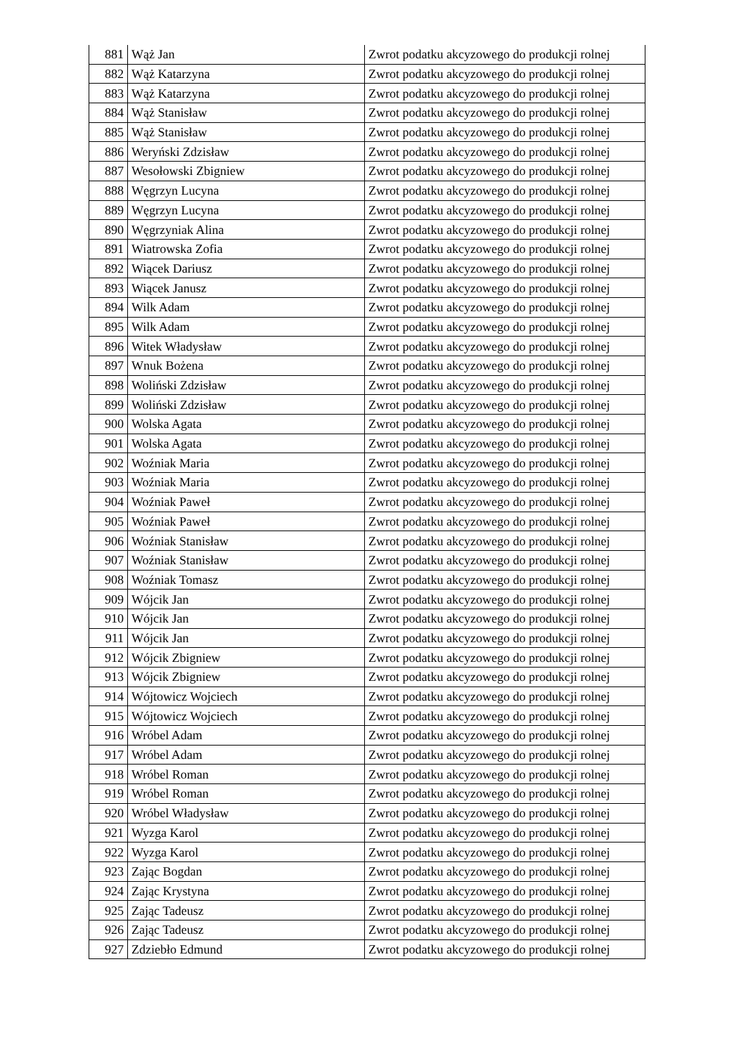| 881 | Wąż Jan | Zwrot podatku akcyzowego do produkcji rolnej |
| 882 | Wąż Katarzyna | Zwrot podatku akcyzowego do produkcji rolnej |
| 883 | Wąż Katarzyna | Zwrot podatku akcyzowego do produkcji rolnej |
| 884 | Wąż Stanisław | Zwrot podatku akcyzowego do produkcji rolnej |
| 885 | Wąż Stanisław | Zwrot podatku akcyzowego do produkcji rolnej |
| 886 | Weryński Zdzisław | Zwrot podatku akcyzowego do produkcji rolnej |
| 887 | Wesołowski Zbigniew | Zwrot podatku akcyzowego do produkcji rolnej |
| 888 | Węgrzyn Lucyna | Zwrot podatku akcyzowego do produkcji rolnej |
| 889 | Węgrzyn Lucyna | Zwrot podatku akcyzowego do produkcji rolnej |
| 890 | Węgrzyniak Alina | Zwrot podatku akcyzowego do produkcji rolnej |
| 891 | Wiatrowska Zofia | Zwrot podatku akcyzowego do produkcji rolnej |
| 892 | Wiącek Dariusz | Zwrot podatku akcyzowego do produkcji rolnej |
| 893 | Wiącek Janusz | Zwrot podatku akcyzowego do produkcji rolnej |
| 894 | Wilk Adam | Zwrot podatku akcyzowego do produkcji rolnej |
| 895 | Wilk Adam | Zwrot podatku akcyzowego do produkcji rolnej |
| 896 | Witek Władysław | Zwrot podatku akcyzowego do produkcji rolnej |
| 897 | Wnuk Bożena | Zwrot podatku akcyzowego do produkcji rolnej |
| 898 | Woliński Zdzisław | Zwrot podatku akcyzowego do produkcji rolnej |
| 899 | Woliński Zdzisław | Zwrot podatku akcyzowego do produkcji rolnej |
| 900 | Wolska Agata | Zwrot podatku akcyzowego do produkcji rolnej |
| 901 | Wolska Agata | Zwrot podatku akcyzowego do produkcji rolnej |
| 902 | Woźniak Maria | Zwrot podatku akcyzowego do produkcji rolnej |
| 903 | Woźniak Maria | Zwrot podatku akcyzowego do produkcji rolnej |
| 904 | Woźniak Paweł | Zwrot podatku akcyzowego do produkcji rolnej |
| 905 | Woźniak Paweł | Zwrot podatku akcyzowego do produkcji rolnej |
| 906 | Woźniak Stanisław | Zwrot podatku akcyzowego do produkcji rolnej |
| 907 | Woźniak Stanisław | Zwrot podatku akcyzowego do produkcji rolnej |
| 908 | Woźniak Tomasz | Zwrot podatku akcyzowego do produkcji rolnej |
| 909 | Wójcik Jan | Zwrot podatku akcyzowego do produkcji rolnej |
| 910 | Wójcik Jan | Zwrot podatku akcyzowego do produkcji rolnej |
| 911 | Wójcik Jan | Zwrot podatku akcyzowego do produkcji rolnej |
| 912 | Wójcik Zbigniew | Zwrot podatku akcyzowego do produkcji rolnej |
| 913 | Wójcik Zbigniew | Zwrot podatku akcyzowego do produkcji rolnej |
| 914 | Wójtowicz Wojciech | Zwrot podatku akcyzowego do produkcji rolnej |
| 915 | Wójtowicz Wojciech | Zwrot podatku akcyzowego do produkcji rolnej |
| 916 | Wróbel Adam | Zwrot podatku akcyzowego do produkcji rolnej |
| 917 | Wróbel Adam | Zwrot podatku akcyzowego do produkcji rolnej |
| 918 | Wróbel Roman | Zwrot podatku akcyzowego do produkcji rolnej |
| 919 | Wróbel Roman | Zwrot podatku akcyzowego do produkcji rolnej |
| 920 | Wróbel Władysław | Zwrot podatku akcyzowego do produkcji rolnej |
| 921 | Wyzga Karol | Zwrot podatku akcyzowego do produkcji rolnej |
| 922 | Wyzga Karol | Zwrot podatku akcyzowego do produkcji rolnej |
| 923 | Zając Bogdan | Zwrot podatku akcyzowego do produkcji rolnej |
| 924 | Zając Krystyna | Zwrot podatku akcyzowego do produkcji rolnej |
| 925 | Zając Tadeusz | Zwrot podatku akcyzowego do produkcji rolnej |
| 926 | Zając Tadeusz | Zwrot podatku akcyzowego do produkcji rolnej |
| 927 | Zdziebło Edmund | Zwrot podatku akcyzowego do produkcji rolnej |